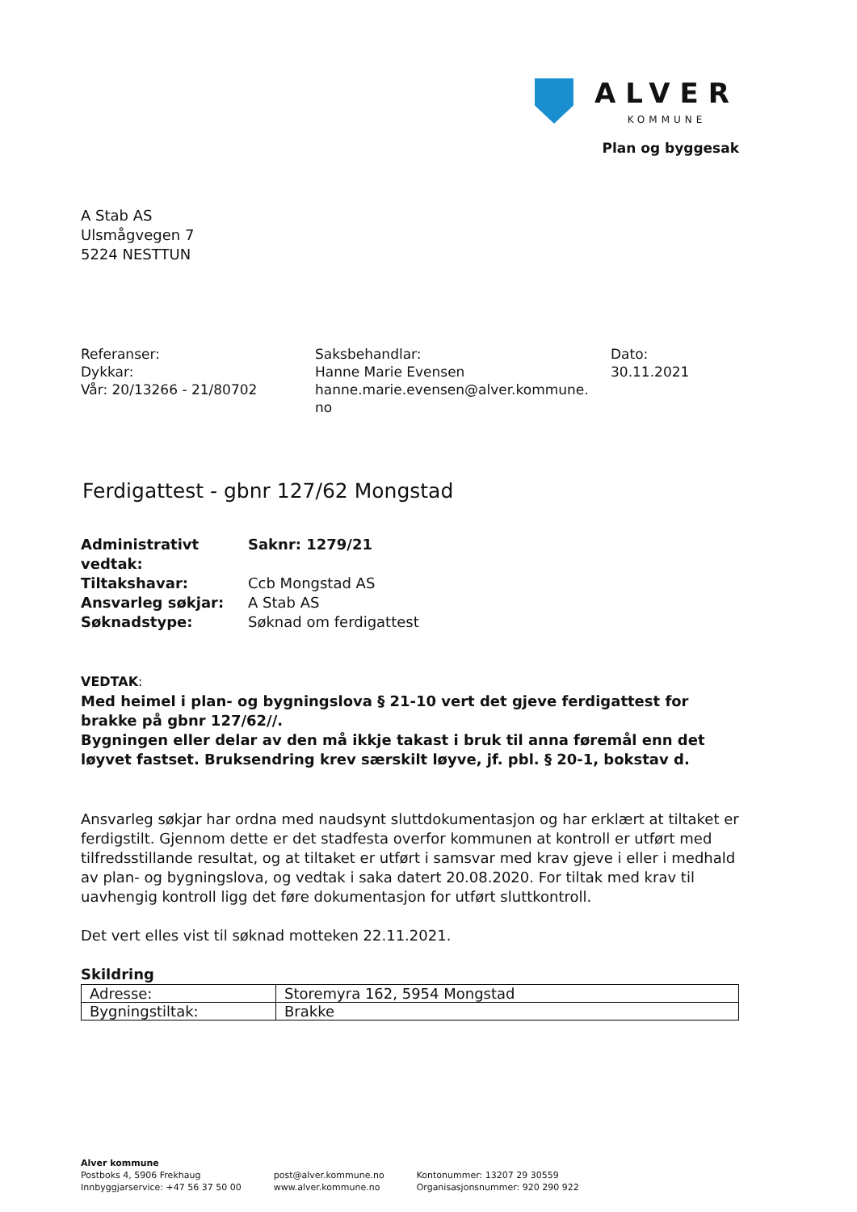ALVER
KOMMUNE
Plan og byggesak
A Stab AS
Ulsmågvegen 7
5224 NESTTUN
Referanser:
Dykkar:
Vår: 20/13266 - 21/80702
Saksbehandlar:
Hanne Marie Evensen
hanne.marie.evensen@alver.kommune.
no
Dato:
30.11.2021
Ferdigattest - gbnr 127/62 Mongstad
| Administrativt vedtak: | Saknr: 1279/21 |
| Tiltakshavar: | Ccb Mongstad AS |
| Ansvarleg søkjar: | A Stab AS |
| Søknadstype: | Søknad om ferdigattest |
VEDTAK:
Med heimel i plan- og bygningslova § 21-10 vert det gjeve ferdigattest for brakke på gbnr 127/62//.
Bygningen eller delar av den må ikkje takast i bruk til anna føremål enn det løyvet fastset. Bruksendring krev særskilt løyve, jf. pbl. § 20-1, bokstav d.
Ansvarleg søkjar har ordna med naudsynt sluttdokumentasjon og har erklært at tiltaket er ferdigstilt. Gjennom dette er det stadfesta overfor kommunen at kontroll er utført med tilfredsstillande resultat, og at tiltaket er utført i samsvar med krav gjeve i eller i medhald av plan- og bygningslova, og vedtak i saka datert 20.08.2020. For tiltak med krav til uavhengig kontroll ligg det føre dokumentasjon for utført sluttkontroll.
Det vert elles vist til søknad motteken 22.11.2021.
Skildring
| Adresse: | Storemyra 162, 5954 Mongstad |
| Bygningstiltak: | Brakke |
Alver kommune
Postboks 4, 5906 Frekhaug
Innbyggjarservice: +47 56 37 50 00
post@alver.kommune.no
www.alver.kommune.no
Kontonummer: 13207 29 30559
Organisasjonsnummer: 920 290 922